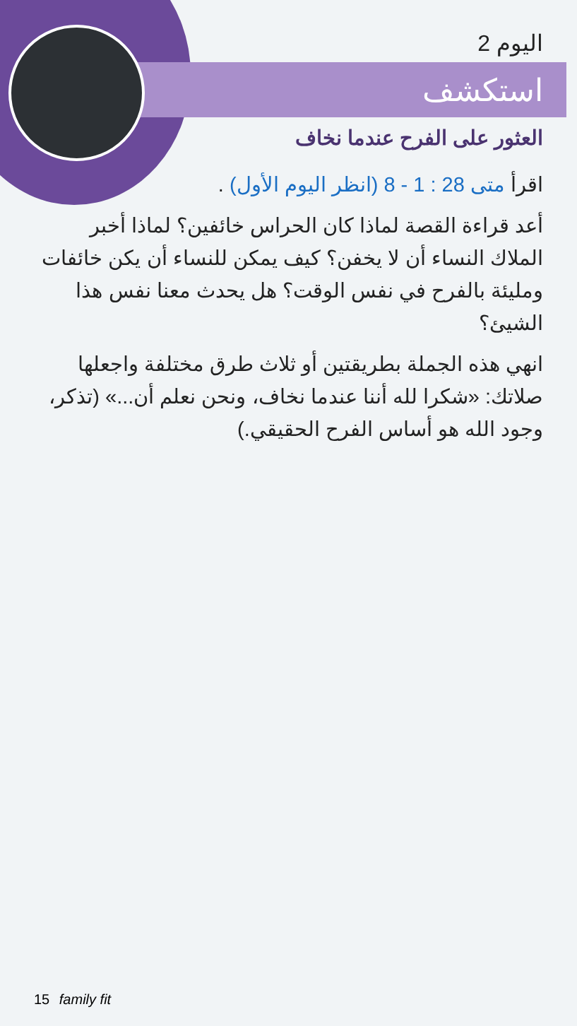اليوم 2
استكشف
العثور على الفرح عندما نخاف
اقرأ متى 28 : 1 - 8 (انظر اليوم الأول) .
أعد قراءة القصة لماذا كان الحراس خائفين؟ لماذا أخبر الملاك النساء أن لا يخفن؟ كيف يمكن للنساء أن يكن خائفات ومليئة بالفرح في نفس الوقت؟ هل يحدث معنا نفس هذا الشيئ؟
انهي هذه الجملة بطريقتين أو ثلاث طرق مختلفة واجعلها صلاتك: «شكرا لله أننا عندما نخاف، ونحن نعلم أن...» (تذكر، وجود الله هو أساس الفرح الحقيقي.)
15 family fit